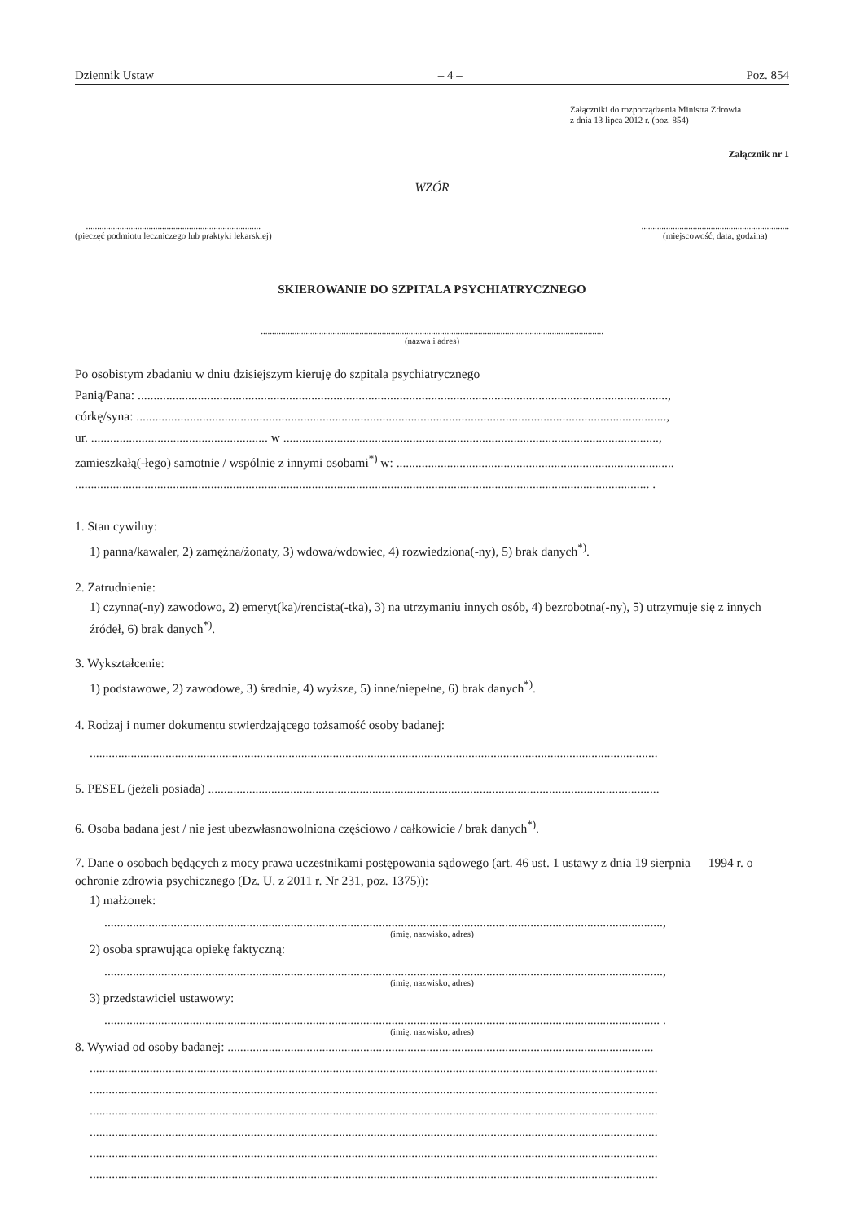Dziennik Ustaw – 4 – Poz. 854
Załączniki do rozporządzenia Ministra Zdrowia
z dnia 13 lipca 2012 r. (poz. 854)
Załącznik nr 1
WZÓR
..............................................................................
(pieczęć podmiotu leczniczego lub praktyki lekarskiej)
..................................................................
(miejscowość, data, godzina)
SKIEROWANIE DO SZPITALA PSYCHIATRYCZNEGO
.........................................................................................................................................................
(nazwa i adres)
Po osobistym zbadaniu w dniu dzisiejszym kieruję do szpitala psychiatrycznego
Panią/Pana: ........................................................................................................................................................................,
córkę/syna: ........................................................................................................................................................................,
ur. ........................................................ w .......................................................................................................................,
zamieszkałą(-łego) samotnie / wspólnie z innymi osobami<sup>*)</sup> w: ........................................................................................
...................................................................................................................................................................................... .
1. Stan cywilny:
1) panna/kawaler, 2) zamężna/żonaty, 3) wdowa/wdowiec, 4) rozwiedziona(-ny), 5) brak danych<sup>*)</sup>.
2. Zatrudnienie:
1) czynna(-ny) zawodowo, 2) emeryt(ka)/rencista(-tka), 3) na utrzymaniu innych osób, 4) bezrobotna(-ny), 5) utrzymuje się z innych źródeł, 6) brak danych<sup>*)</sup>.
3. Wykształcenie:
1) podstawowe, 2) zawodowe, 3) średnie, 4) wyższe, 5) inne/niepełne, 6) brak danych<sup>*)</sup>.
4. Rodzaj i numer dokumentu stwierdzającego tożsamość osoby badanej:
....................................................................................................................................................................................
5. PESEL (jeżeli posiada) ...............................................................................................................................................
6. Osoba badana jest / nie jest ubezwłasnowolniona częściowo / całkowicie / brak danych<sup>*)</sup>.
7. Dane o osobach będących z mocy prawa uczestnikami postępowania sądowego (art. 46 ust. 1 ustawy z dnia 19 sierpnia 1994 r. o ochronie zdrowia psychicznego (Dz. U. z 2011 r. Nr 231, poz. 1375)):
1) małżonek:
.................................................................................................................................................................................,
(imię, nazwisko, adres)
2) osoba sprawująca opiekę faktyczną:
.................................................................................................................................................................................,
(imię, nazwisko, adres)
3) przedstawiciel ustawowy:
................................................................................................................................................................................ .
(imię, nazwisko, adres)
8. Wywiad od osoby badanej: .......................................................................................................................................
....................................................................................................................................................................................
....................................................................................................................................................................................
....................................................................................................................................................................................
....................................................................................................................................................................................
....................................................................................................................................................................................
....................................................................................................................................................................................